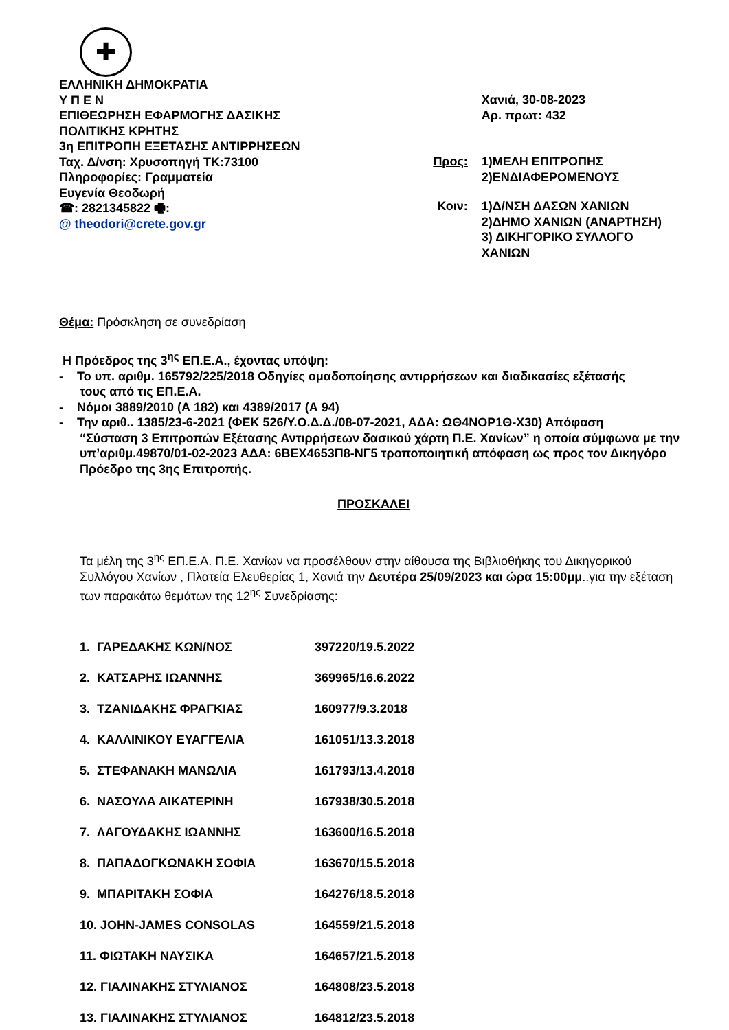✚
ΕΛΛΗΝΙΚΗ ΔΗΜΟΚΡΑΤΙΑ
Υ Π Ε Ν
ΕΠΙΘΕΩΡΗΣΗ ΕΦΑΡΜΟΓΗΣ ΔΑΣΙΚΗΣ
ΠΟΛΙΤΙΚΗΣ ΚΡΗΤΗΣ
3η ΕΠΙΤΡΟΠΗ ΕΞΕΤΑΣΗΣ ΑΝΤΙΡΡΗΣΕΩΝ
Ταχ. Δ/νση: Χρυσοπηγή ΤΚ:73100
Πληροφορίες: Γραμματεία
Ευγενία Θεοδωρή
☎: 2821345822 🖷:
@ theodori@crete.gov.gr
Χανιά, 30-08-2023
Αρ. πρωτ: 432
Προς: 1)ΜΕΛΗ ΕΠΙΤΡΟΠΗΣ
2)ΕΝΔΙΑΦΕΡΟΜΕΝΟΥΣ
Κοιν: 1)Δ/ΝΣΗ ΔΑΣΩΝ ΧΑΝΙΩΝ
2)ΔΗΜΟ ΧΑΝΙΩΝ (ΑΝΑΡΤΗΣΗ)
3) ΔΙΚΗΓΟΡΙΚΟ ΣΥΛΛΟΓΟ
ΧΑΝΙΩΝ
Θέμα: Πρόσκληση σε συνεδρίαση
Η Πρόεδρος της 3<sup>ης</sup> ΕΠ.Ε.Α., έχοντας υπόψη:
- Το υπ. αριθμ. 165792/225/2018 Οδηγίες ομαδοποίησης αντιρρήσεων και διαδικασίες εξέτασής
τους από τις ΕΠ.Ε.Α.
- Νόμοι 3889/2010 (Α 182) και 4389/2017 (Α 94)
- Την αριθ.. 1385/23-6-2021 (ΦΕΚ 526/Υ.Ο.Δ.Δ./08-07-2021, ΑΔΑ: ΩΘ4ΝΟΡ1Θ-Χ30) Απόφαση
“Σύσταση 3 Επιτροπών Εξέτασης Αντιρρήσεων δασικού χάρτη Π.Ε. Χανίων” η οποία σύμφωνα με την υπ’αριθμ.49870/01-02-2023 ΑΔΑ: 6ΒΕΧ4653Π8-ΝΓ5 τροποποιητική απόφαση ως προς τον Δικηγόρο Πρόεδρο της 3ης Επιτροπής.
ΠΡΟΣΚΑΛΕΙ
Τα μέλη της 3<sup>ης</sup> ΕΠ.Ε.Α. Π.Ε. Χανίων να προσέλθουν στην αίθουσα της Βιβλιοθήκης του Δικηγορικού Συλλόγου Χανίων , Πλατεία Ελευθερίας 1, Χανιά την Δευτέρα 25/09/2023 και ώρα 15:00μμ..για την εξέταση των παρακάτω θεμάτων της 12<sup>ης</sup> Συνεδρίασης:
1. ΓΑΡΕΔΑΚΗΣ ΚΩΝ/ΝΟΣ 397220/19.5.2022
2. ΚΑΤΣΑΡΗΣ ΙΩΑΝΝΗΣ 369965/16.6.2022
3. ΤΖΑΝΙΔΑΚΗΣ ΦΡΑΓΚΙΑΣ 160977/9.3.2018
4. ΚΑΛΛΙΝΙΚΟΥ ΕΥΑΓΓΕΛΙΑ 161051/13.3.2018
5. ΣΤΕΦΑΝΑΚΗ ΜΑΝΩΛΙΑ 161793/13.4.2018
6. ΝΑΣΟΥΛΑ ΑΙΚΑΤΕΡΙΝΗ 167938/30.5.2018
7. ΛΑΓΟΥΔΑΚΗΣ ΙΩΑΝΝΗΣ 163600/16.5.2018
8. ΠΑΠΑΔΟΓΚΩΝΑΚΗ ΣΟΦΙΑ 163670/15.5.2018
9. ΜΠΑΡΙΤΑΚΗ ΣΟΦΙΑ 164276/18.5.2018
10. JOHN-JAMES CONSOLAS 164559/21.5.2018
11. ΦΙΩΤΑΚΗ ΝΑΥΣΙΚΑ 164657/21.5.2018
12. ΓΙΑΛΙΝΑΚΗΣ ΣΤΥΛΙΑΝΟΣ 164808/23.5.2018
13. ΓΙΑΛΙΝΑΚΗΣ ΣΤΥΛΙΑΝΟΣ 164812/23.5.2018